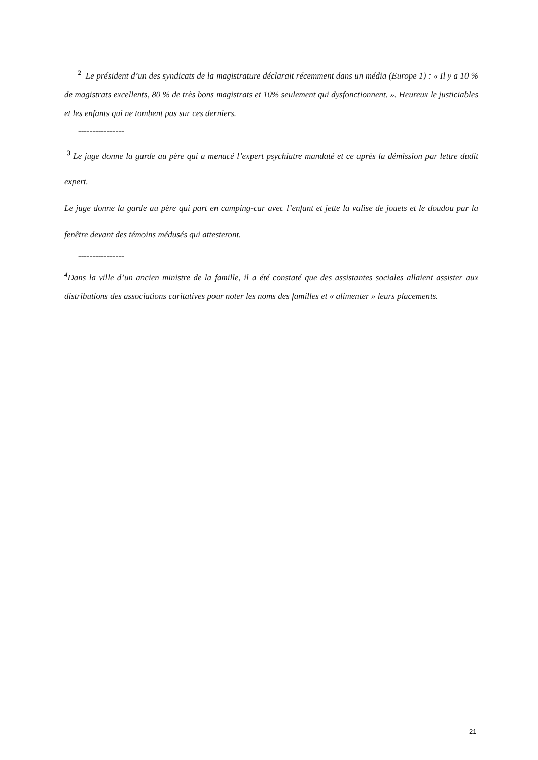<sup>2</sup> Le président d’un des syndicats de la magistrature déclarait récemment dans un média (Europe 1) : « Il y a 10 % de magistrats excellents, 80 % de très bons magistrats et 10% seulement qui dysfonctionnent. ». Heureux le justiciables et les enfants qui ne tombent pas sur ces derniers.
----------------
<sup>3</sup> Le juge donne la garde au père qui a menacé l’expert psychiatre mandaté et ce après la démission par lettre dudit expert.
Le juge donne la garde au père qui part en camping-car avec l’enfant et jette la valise de jouets et le doudou par la fenêtre devant des témoins médusés qui attesteront.
----------------
<sup>4</sup> Dans la ville d’un ancien ministre de la famille, il a été constaté que des assistantes sociales allaient assister aux distributions des associations caritatives pour noter les noms des familles et « alimenter » leurs placements.
21